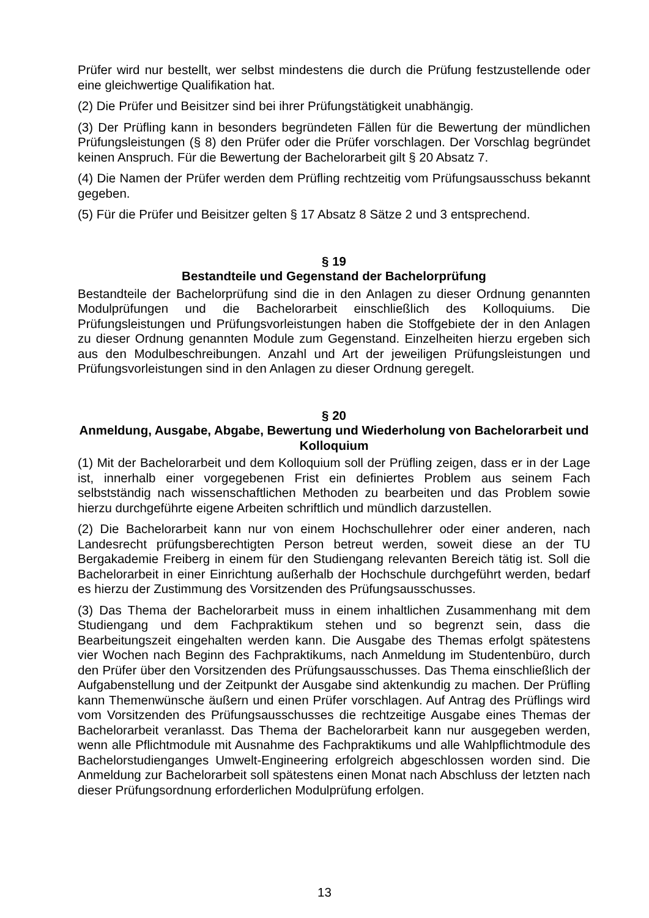Prüfer wird nur bestellt, wer selbst mindestens die durch die Prüfung festzustellende oder eine gleichwertige Qualifikation hat.
(2) Die Prüfer und Beisitzer sind bei ihrer Prüfungstätigkeit unabhängig.
(3) Der Prüfling kann in besonders begründeten Fällen für die Bewertung der mündlichen Prüfungsleistungen (§ 8) den Prüfer oder die Prüfer vorschlagen. Der Vorschlag begründet keinen Anspruch. Für die Bewertung der Bachelorarbeit gilt § 20 Absatz 7.
(4) Die Namen der Prüfer werden dem Prüfling rechtzeitig vom Prüfungsausschuss bekannt gegeben.
(5) Für die Prüfer und Beisitzer gelten § 17 Absatz 8 Sätze 2 und 3 entsprechend.
§ 19
Bestandteile und Gegenstand der Bachelorprüfung
Bestandteile der Bachelorprüfung sind die in den Anlagen zu dieser Ordnung genannten Modulprüfungen und die Bachelorarbeit einschließlich des Kolloquiums. Die Prüfungsleistungen und Prüfungsvorleistungen haben die Stoffgebiete der in den Anlagen zu dieser Ordnung genannten Module zum Gegenstand. Einzelheiten hierzu ergeben sich aus den Modulbeschreibungen. Anzahl und Art der jeweiligen Prüfungsleistungen und Prüfungsvorleistungen sind in den Anlagen zu dieser Ordnung geregelt.
§ 20
Anmeldung, Ausgabe, Abgabe, Bewertung und Wiederholung von Bachelorarbeit und Kolloquium
(1) Mit der Bachelorarbeit und dem Kolloquium soll der Prüfling zeigen, dass er in der Lage ist, innerhalb einer vorgegebenen Frist ein definiertes Problem aus seinem Fach selbstständig nach wissenschaftlichen Methoden zu bearbeiten und das Problem sowie hierzu durchgeführte eigene Arbeiten schriftlich und mündlich darzustellen.
(2) Die Bachelorarbeit kann nur von einem Hochschullehrer oder einer anderen, nach Landesrecht prüfungsberechtigten Person betreut werden, soweit diese an der TU Bergakademie Freiberg in einem für den Studiengang relevanten Bereich tätig ist. Soll die Bachelorarbeit in einer Einrichtung außerhalb der Hochschule durchgeführt werden, bedarf es hierzu der Zustimmung des Vorsitzenden des Prüfungsausschusses.
(3) Das Thema der Bachelorarbeit muss in einem inhaltlichen Zusammenhang mit dem Studiengang und dem Fachpraktikum stehen und so begrenzt sein, dass die Bearbeitungszeit eingehalten werden kann. Die Ausgabe des Themas erfolgt spätestens vier Wochen nach Beginn des Fachpraktikums, nach Anmeldung im Studentenbüro, durch den Prüfer über den Vorsitzenden des Prüfungsausschusses. Das Thema einschließlich der Aufgabenstellung und der Zeitpunkt der Ausgabe sind aktenkundig zu machen. Der Prüfling kann Themenwünsche äußern und einen Prüfer vorschlagen. Auf Antrag des Prüflings wird vom Vorsitzenden des Prüfungsausschusses die rechtzeitige Ausgabe eines Themas der Bachelorarbeit veranlasst. Das Thema der Bachelorarbeit kann nur ausgegeben werden, wenn alle Pflichtmodule mit Ausnahme des Fachpraktikums und alle Wahlpflichtmodule des Bachelorstudienganges Umwelt-Engineering erfolgreich abgeschlossen worden sind. Die Anmeldung zur Bachelorarbeit soll spätestens einen Monat nach Abschluss der letzten nach dieser Prüfungsordnung erforderlichen Modulprüfung erfolgen.
13